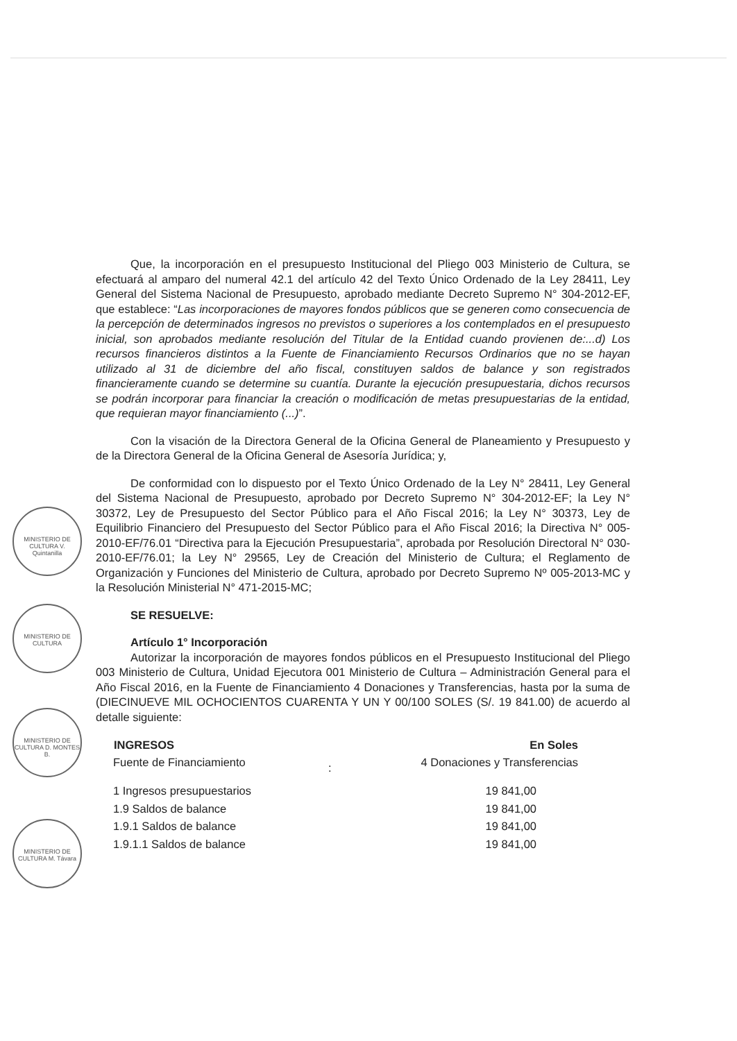MINISTERIO DE CULTURA V. Quintanilla
MINISTERIO DE CULTURA
MINISTERIO DE CULTURA D. MONTES B.
MINISTERIO DE CULTURA M. Távara
Que, la incorporación en el presupuesto Institucional del Pliego 003 Ministerio de Cultura, se efectuará al amparo del numeral 42.1 del artículo 42 del Texto Único Ordenado de la Ley 28411, Ley General del Sistema Nacional de Presupuesto, aprobado mediante Decreto Supremo N° 304-2012-EF, que establece: “Las incorporaciones de mayores fondos públicos que se generen como consecuencia de la percepción de determinados ingresos no previstos o superiores a los contemplados en el presupuesto inicial, son aprobados mediante resolución del Titular de la Entidad cuando provienen de:...d) Los recursos financieros distintos a la Fuente de Financiamiento Recursos Ordinarios que no se hayan utilizado al 31 de diciembre del año fiscal, constituyen saldos de balance y son registrados financieramente cuando se determine su cuantía. Durante la ejecución presupuestaria, dichos recursos se podrán incorporar para financiar la creación o modificación de metas presupuestarias de la entidad, que requieran mayor financiamiento (...)”.
Con la visación de la Directora General de la Oficina General de Planeamiento y Presupuesto y de la Directora General de la Oficina General de Asesoría Jurídica; y,
De conformidad con lo dispuesto por el Texto Único Ordenado de la Ley N° 28411, Ley General del Sistema Nacional de Presupuesto, aprobado por Decreto Supremo N° 304-2012-EF; la Ley N° 30372, Ley de Presupuesto del Sector Público para el Año Fiscal 2016; la Ley N° 30373, Ley de Equilibrio Financiero del Presupuesto del Sector Público para el Año Fiscal 2016; la Directiva N° 005-2010-EF/76.01 “Directiva para la Ejecución Presupuestaria”, aprobada por Resolución Directoral N° 030-2010-EF/76.01; la Ley N° 29565, Ley de Creación del Ministerio de Cultura; el Reglamento de Organización y Funciones del Ministerio de Cultura, aprobado por Decreto Supremo Nº 005-2013-MC y la Resolución Ministerial N° 471-2015-MC;
SE RESUELVE:
Artículo 1° Incorporación
Autorizar la incorporación de mayores fondos públicos en el Presupuesto Institucional del Pliego 003 Ministerio de Cultura, Unidad Ejecutora 001 Ministerio de Cultura – Administración General para el Año Fiscal 2016, en la Fuente de Financiamiento 4 Donaciones y Transferencias, hasta por la suma de (DIECINUEVE MIL OCHOCIENTOS CUARENTA Y UN Y 00/100 SOLES (S/. 19 841.00) de acuerdo al detalle siguiente:
| INGRESOS | | En Soles |
| --- | --- | --- |
| Fuente de Financiamiento | : | 4 Donaciones y Transferencias |
| 1 Ingresos presupuestarios | | 19 841,00 |
| 1.9 Saldos de balance | | 19 841,00 |
| 1.9.1 Saldos de balance | | 19 841,00 |
| 1.9.1.1 Saldos de balance | | 19 841,00 |